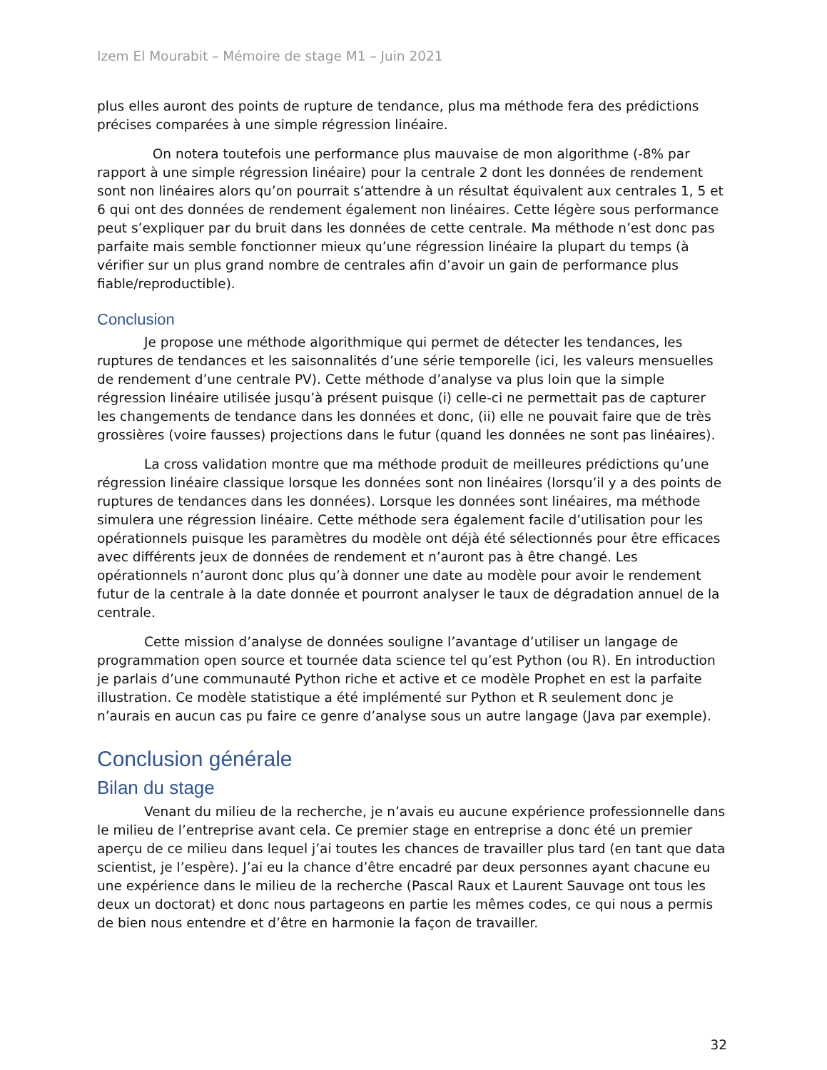Izem El Mourabit – Mémoire de stage M1 – Juin 2021
plus elles auront des points de rupture de tendance, plus ma méthode fera des prédictions précises comparées à une simple régression linéaire.
On notera toutefois une performance plus mauvaise de mon algorithme (-8% par rapport à une simple régression linéaire) pour la centrale 2 dont les données de rendement sont non linéaires alors qu’on pourrait s’attendre à un résultat équivalent aux centrales 1, 5 et 6 qui ont des données de rendement également non linéaires. Cette légère sous performance peut s’expliquer par du bruit dans les données de cette centrale. Ma méthode n’est donc pas parfaite mais semble fonctionner mieux qu’une régression linéaire la plupart du temps (à vérifier sur un plus grand nombre de centrales afin d’avoir un gain de performance plus fiable/reproductible).
Conclusion
Je propose une méthode algorithmique qui permet de détecter les tendances, les ruptures de tendances et les saisonnalités d’une série temporelle (ici, les valeurs mensuelles de rendement d’une centrale PV). Cette méthode d’analyse va plus loin que la simple régression linéaire utilisée jusqu’à présent puisque (i) celle-ci ne permettait pas de capturer les changements de tendance dans les données et donc, (ii) elle ne pouvait faire que de très grossières (voire fausses) projections dans le futur (quand les données ne sont pas linéaires).
La cross validation montre que ma méthode produit de meilleures prédictions qu’une régression linéaire classique lorsque les données sont non linéaires (lorsqu’il y a des points de ruptures de tendances dans les données). Lorsque les données sont linéaires, ma méthode simulera une régression linéaire. Cette méthode sera également facile d’utilisation pour les opérationnels puisque les paramètres du modèle ont déjà été sélectionnés pour être efficaces avec différents jeux de données de rendement et n’auront pas à être changé. Les opérationnels n’auront donc plus qu’à donner une date au modèle pour avoir le rendement futur de la centrale à la date donnée et pourront analyser le taux de dégradation annuel de la centrale.
Cette mission d’analyse de données souligne l’avantage d’utiliser un langage de programmation open source et tournée data science tel qu’est Python (ou R). En introduction je parlais d’une communauté Python riche et active et ce modèle Prophet en est la parfaite illustration. Ce modèle statistique a été implémenté sur Python et R seulement donc je n’aurais en aucun cas pu faire ce genre d’analyse sous un autre langage (Java par exemple).
Conclusion générale
Bilan du stage
Venant du milieu de la recherche, je n’avais eu aucune expérience professionnelle dans le milieu de l’entreprise avant cela. Ce premier stage en entreprise a donc été un premier aperçu de ce milieu dans lequel j’ai toutes les chances de travailler plus tard (en tant que data scientist, je l’espère). J’ai eu la chance d’être encadré par deux personnes ayant chacune eu une expérience dans le milieu de la recherche (Pascal Raux et Laurent Sauvage ont tous les deux un doctorat) et donc nous partageons en partie les mêmes codes, ce qui nous a permis de bien nous entendre et d’être en harmonie la façon de travailler.
32